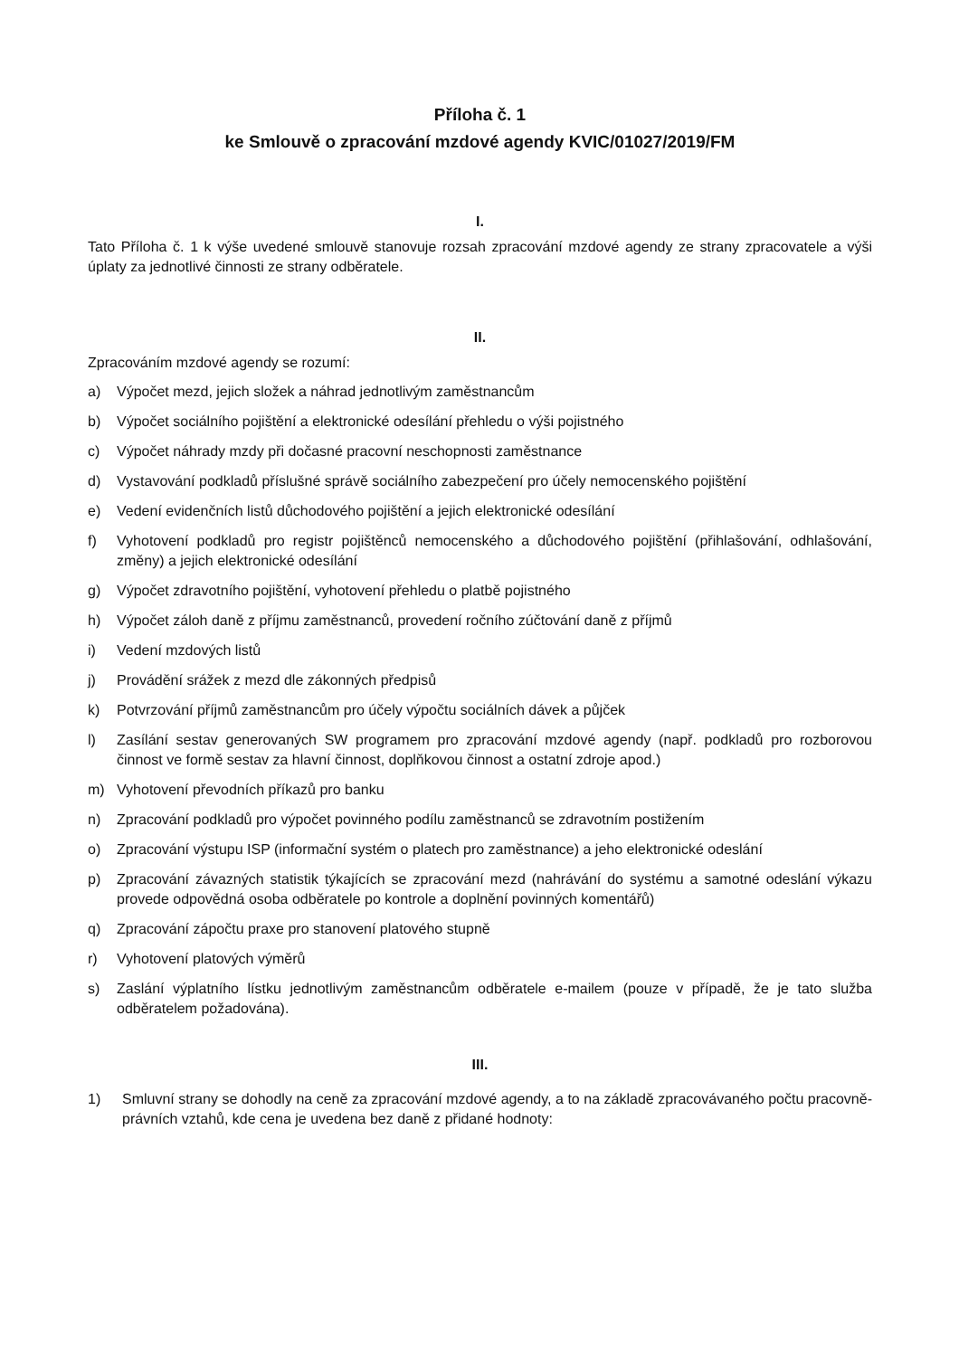Příloha č. 1
ke Smlouvě o zpracování mzdové agendy KVIC/01027/2019/FM
I.
Tato Příloha č. 1 k výše uvedené smlouvě stanovuje rozsah zpracování mzdové agendy ze strany zpracovatele a výši úplaty za jednotlivé činnosti ze strany odběratele.
II.
Zpracováním mzdové agendy se rozumí:
a) Výpočet mezd, jejich složek a náhrad jednotlivým zaměstnancům
b) Výpočet sociálního pojištění a elektronické odesílání přehledu o výši pojistného
c) Výpočet náhrady mzdy při dočasné pracovní neschopnosti zaměstnance
d) Vystavování podkladů příslušné správě sociálního zabezpečení pro účely nemocenského pojištění
e) Vedení evidenčních listů důchodového pojištění a jejich elektronické odesílání
f) Vyhotovení podkladů pro registr pojištěnců nemocenského a důchodového pojištění (přihlašování, odhlašování, změny) a jejich elektronické odesílání
g) Výpočet zdravotního pojištění, vyhotovení přehledu o platbě pojistného
h) Výpočet záloh daně z příjmu zaměstnanců, provedení ročního zúčtování daně z příjmů
i) Vedení mzdových listů
j) Provádění srážek z mezd dle zákonných předpisů
k) Potvrzování příjmů zaměstnancům pro účely výpočtu sociálních dávek a půjček
l) Zasílání sestav generovaných SW programem pro zpracování mzdové agendy (např. podkladů pro rozborovou činnost ve formě sestav za hlavní činnost, doplňkovou činnost a ostatní zdroje apod.)
m) Vyhotovení převodních příkazů pro banku
n) Zpracování podkladů pro výpočet povinného podílu zaměstnanců se zdravotním postižením
o) Zpracování výstupu ISP (informační systém o platech pro zaměstnance) a jeho elektronické odeslání
p) Zpracování závazných statistik týkajících se zpracování mezd (nahrávání do systému a samotné odeslání výkazu provede odpovědná osoba odběratele po kontrole a doplnění povinných komentářů)
q) Zpracování zápočtu praxe pro stanovení platového stupně
r) Vyhotovení platových výměrů
s) Zaslání výplatního lístku jednotlivým zaměstnancům odběratele e-mailem (pouze v případě, že je tato služba odběratelem požadována).
III.
1) Smluvní strany se dohodly na ceně za zpracování mzdové agendy, a to na základě zpracovávaného počtu pracovně-právních vztahů, kde cena je uvedena bez daně z přidané hodnoty: